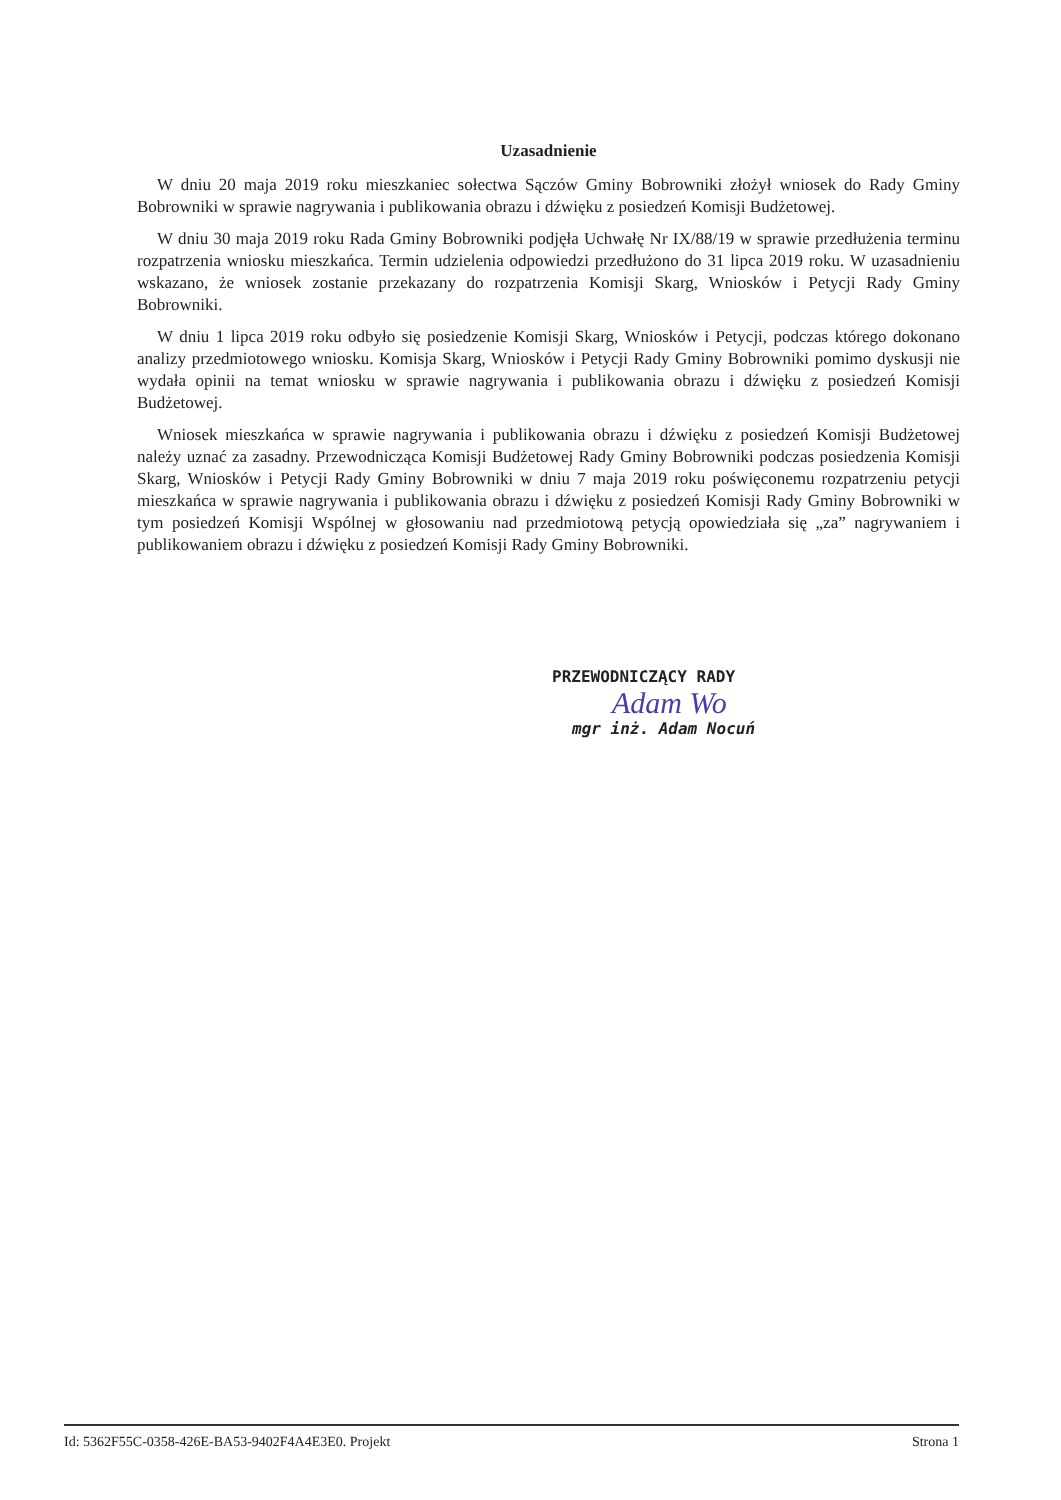Uzasadnienie
W dniu 20 maja 2019 roku mieszkaniec sołectwa Sączów Gminy Bobrowniki złożył wniosek do Rady Gminy Bobrowniki w sprawie nagrywania i publikowania obrazu i dźwięku z posiedzeń Komisji Budżetowej.
W dniu 30 maja 2019 roku Rada Gminy Bobrowniki podjęła Uchwałę Nr IX/88/19 w sprawie przedłużenia terminu rozpatrzenia wniosku mieszkańca. Termin udzielenia odpowiedzi przedłużono do 31 lipca 2019 roku. W uzasadnieniu wskazano, że wniosek zostanie przekazany do rozpatrzenia Komisji Skarg, Wniosków i Petycji Rady Gminy Bobrowniki.
W dniu 1 lipca 2019 roku odbyło się posiedzenie Komisji Skarg, Wniosków i Petycji, podczas którego dokonano analizy przedmiotowego wniosku. Komisja Skarg, Wniosków i Petycji Rady Gminy Bobrowniki pomimo dyskusji nie wydała opinii na temat wniosku w sprawie nagrywania i publikowania obrazu i dźwięku z posiedzeń Komisji Budżetowej.
Wniosek mieszkańca w sprawie nagrywania i publikowania obrazu i dźwięku z posiedzeń Komisji Budżetowej należy uznać za zasadny. Przewodnicząca Komisji Budżetowej Rady Gminy Bobrowniki podczas posiedzenia Komisji Skarg, Wniosków i Petycji Rady Gminy Bobrowniki w dniu 7 maja 2019 roku poświęconemu rozpatrzeniu petycji mieszkańca w sprawie nagrywania i publikowania obrazu i dźwięku z posiedzeń Komisji Rady Gminy Bobrowniki w tym posiedzeń Komisji Wspólnej w głosowaniu nad przedmiotową petycją opowiedziała się „za” nagrywaniem i publikowaniem obrazu i dźwięku z posiedzeń Komisji Rady Gminy Bobrowniki.
PRZEWODNICZĄCY RADY
Adam Wo
mgr inż. Adam Nocuń
Id: 5362F55C-0358-426E-BA53-9402F4A4E3E0. Projekt Strona 1